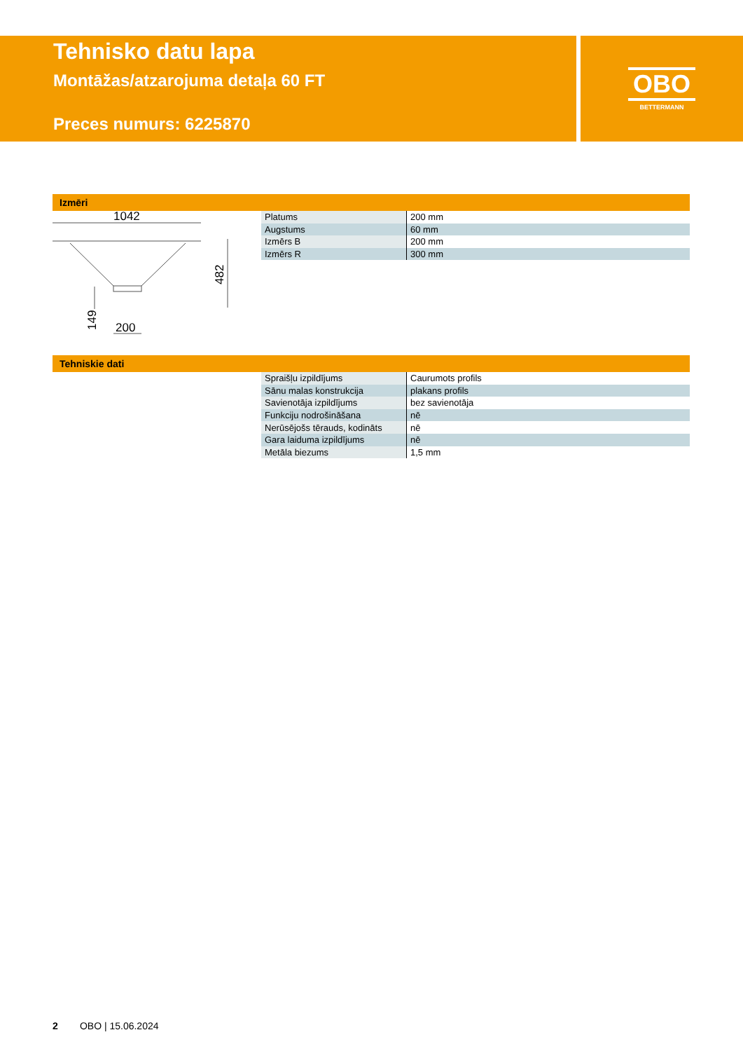Tehnisko datu lapa
Montāžas/atzarojuma detaļa 60 FT
Preces numurs: 6225870
OBO
BETTERMANN
Izmēri
1042
200
482
149
| Platums | 200 mm |
| Augstums | 60 mm |
| Izmērs B | 200 mm |
| Izmērs R | 300 mm |
Tehniskie dati
| Spraišļu izpildījums | Caurumots profils |
| Sānu malas konstrukcija | plakans profils |
| Savienotāja izpildījums | bez savienotāja |
| Funkciju nodrošināšana | nē |
| Nerūsējošs tērauds, kodināts | nē |
| Gara laiduma izpildījums | nē |
| Metāla biezums | 1,5 mm |
2 OBO | 15.06.2024